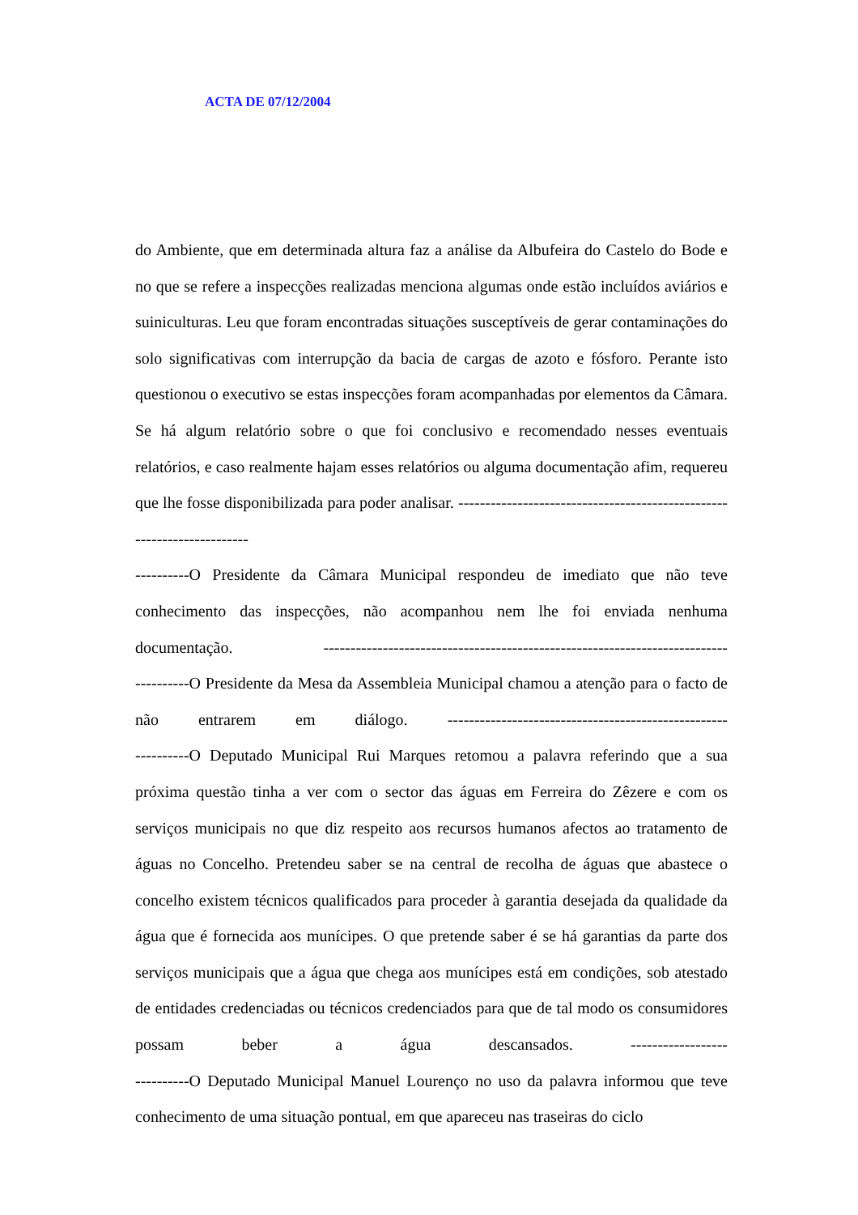ACTA DE 07/12/2004
do Ambiente, que em determinada altura faz a análise da Albufeira do Castelo do Bode e no que se refere a inspecções realizadas menciona algumas onde estão incluídos aviários e suiniculturas. Leu que foram encontradas situações susceptíveis de gerar contaminações do solo significativas com interrupção da bacia de cargas de azoto e fósforo. Perante isto questionou o executivo se estas inspecções foram acompanhadas por elementos da Câmara. Se há algum relatório sobre o que foi conclusivo e recomendado nesses eventuais relatórios, e caso realmente hajam esses relatórios ou alguma documentação afim, requereu que lhe fosse disponibilizada para poder analisar. -----------------------------------------------------------------------
----------O Presidente da Câmara Municipal respondeu de imediato que não teve conhecimento das inspecções, não acompanhou nem lhe foi enviada nenhuma documentação. ---------------------------------------------------------------------------
----------O Presidente da Mesa da Assembleia Municipal chamou a atenção para o facto de não entrarem em diálogo. ----------------------------------------------------
----------O Deputado Municipal Rui Marques retomou a palavra referindo que a sua próxima questão tinha a ver com o sector das águas em Ferreira do Zêzere e com os serviços municipais no que diz respeito aos recursos humanos afectos ao tratamento de águas no Concelho. Pretendeu saber se na central de recolha de águas que abastece o concelho existem técnicos qualificados para proceder à garantia desejada da qualidade da água que é fornecida aos munícipes. O que pretende saber é se há garantias da parte dos serviços municipais que a água que chega aos munícipes está em condições, sob atestado de entidades credenciadas ou técnicos credenciados para que de tal modo os consumidores possam beber a água descansados. ------------------
----------O Deputado Municipal Manuel Lourenço no uso da palavra informou que teve conhecimento de uma situação pontual, em que apareceu nas traseiras do ciclo